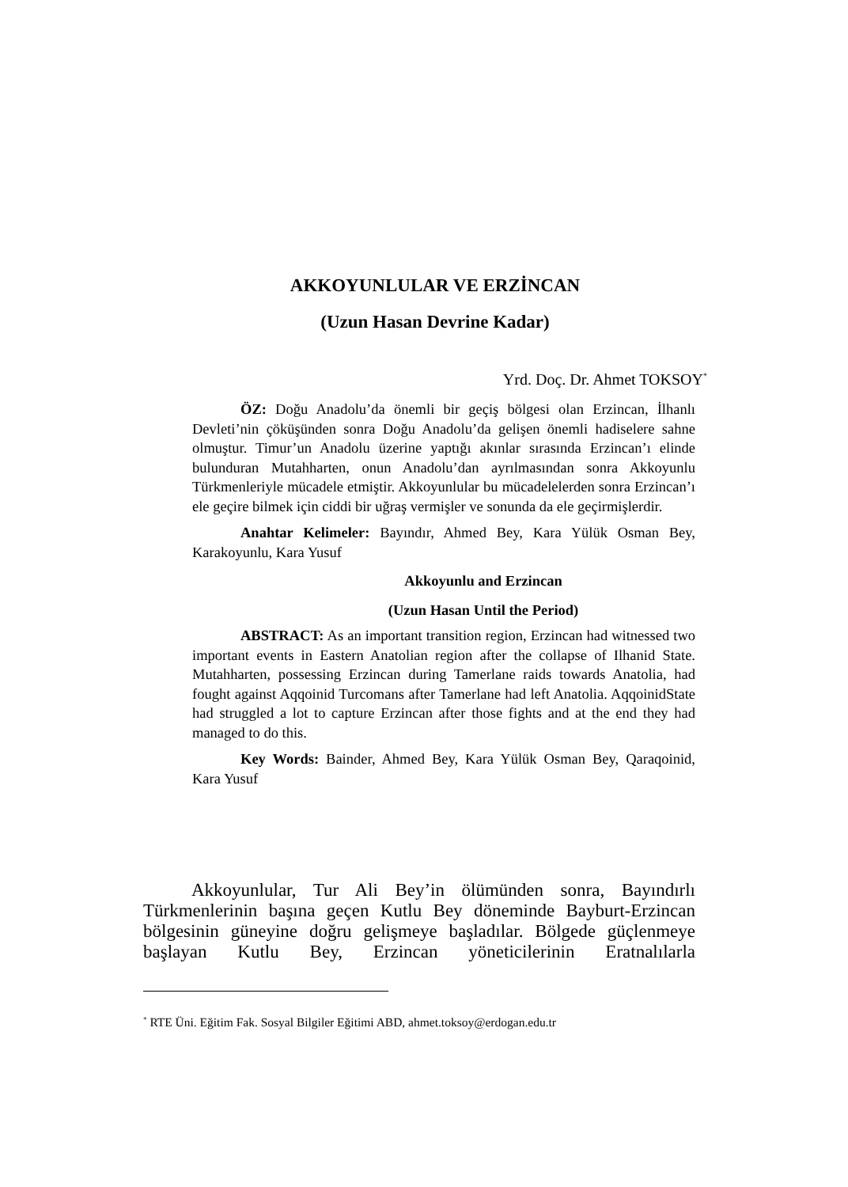AKKOYUNLULAR VE ERZİNCAN
(Uzun Hasan Devrine Kadar)
Yrd. Doç. Dr. Ahmet TOKSOY<sup>*</sup>
ÖZ: Doğu Anadolu’da önemli bir geçiş bölgesi olan Erzincan, İlhanlı Devleti’nin çöküşünden sonra Doğu Anadolu’da gelişen önemli hadiselere sahne olmuştur. Timur’un Anadolu üzerine yaptığı akınlar sırasında Erzincan’ı elinde bulunduran Mutahharten, onun Anadolu’dan ayrılmasından sonra Akkoyunlu Türkmenleriyle mücadele etmiştir. Akkoyunlular bu mücadelelerden sonra Erzincan’ı ele geçire bilmek için ciddi bir uğraş vermişler ve sonunda da ele geçirmişlerdir.
Anahtar Kelimeler: Bayındır, Ahmed Bey, Kara Yülük Osman Bey, Karakoyunlu, Kara Yusuf
Akkoyunlu and Erzincan
(Uzun Hasan Until the Period)
ABSTRACT: As an important transition region, Erzincan had witnessed two important events in Eastern Anatolian region after the collapse of Ilhanid State. Mutahharten, possessing Erzincan during Tamerlane raids towards Anatolia, had fought against Aqqoinid Turcomans after Tamerlane had left Anatolia. AqqoinidState had struggled a lot to capture Erzincan after those fights and at the end they had managed to do this.
Key Words: Bainder, Ahmed Bey, Kara Yülük Osman Bey, Qaraqoinid, Kara Yusuf
Akkoyunlular, Tur Ali Bey’in ölümünden sonra, Bayındırlı Türkmenlerinin başına geçen Kutlu Bey döneminde Bayburt-Erzincan bölgesinin güneyine doğru gelişmeye başladılar. Bölgede güçlenmeye başlayan Kutlu Bey, Erzincan yöneticilerinin Eratnalılarla
<sup>*</sup> RTE Üni. Eğitim Fak. Sosyal Bilgiler Eğitimi ABD, ahmet.toksoy@erdogan.edu.tr